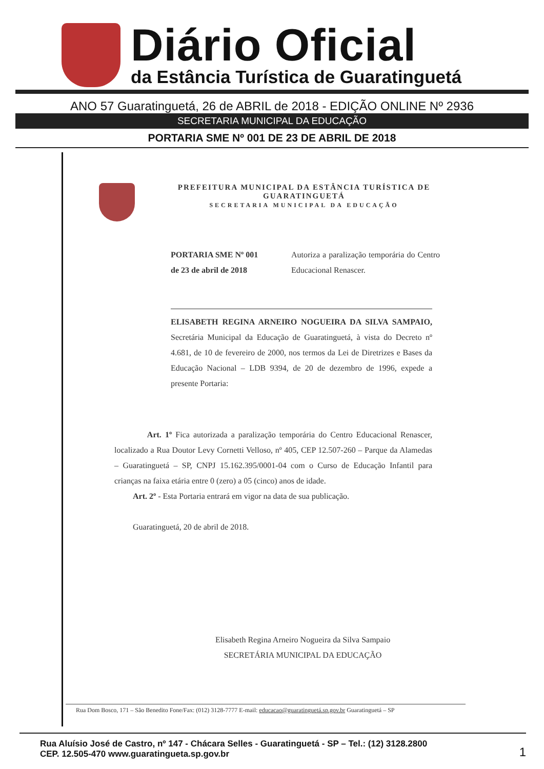Diário Oficial
da Estância Turística de Guaratinguetá
ANO 57 Guaratinguetá, 26 de ABRIL de 2018 - EDIÇÃO ONLINE Nº 2936
SECRETARIA MUNICIPAL DA EDUCAÇÃO
PORTARIA SME Nº 001 DE 23 DE ABRIL DE 2018
PREFEITURA MUNICIPAL DA ESTÂNCIA TURÍSTICA DE GUARATINGUETÁ
SECRETARIA MUNICIPAL DA EDUCAÇÃO
PORTARIA SME Nº 001
de 23 de abril de 2018
Autoriza a paralização temporária do Centro Educacional Renascer.
ELISABETH REGINA ARNEIRO NOGUEIRA DA SILVA SAMPAIO, Secretária Municipal da Educação de Guaratinguetá, à vista do Decreto nº 4.681, de 10 de fevereiro de 2000, nos termos da Lei de Diretrizes e Bases da Educação Nacional – LDB 9394, de 20 de dezembro de 1996, expede a presente Portaria:
Art. 1º Fica autorizada a paralização temporária do Centro Educacional Renascer, localizado a Rua Doutor Levy Cornetti Velloso, nº 405, CEP 12.507-260 – Parque da Alamedas – Guaratinguetá – SP, CNPJ 15.162.395/0001-04 com o Curso de Educação Infantil para crianças na faixa etária entre 0 (zero) a 05 (cinco) anos de idade.
Art. 2º - Esta Portaria entrará em vigor na data de sua publicação.
Guaratinguetá, 20 de abril de 2018.
Elisabeth Regina Arneiro Nogueira da Silva Sampaio
SECRETÁRIA MUNICIPAL DA EDUCAÇÃO
Rua Dom Bosco, 171 – São Benedito Fone/Fax: (012) 3128-7777 E-mail: educacao@guaratinguetá.sp.gov.br Guaratinguetá – SP
Rua Aluísio José de Castro, nº 147 - Chácara Selles - Guaratinguetá - SP – Tel.: (12) 3128.2800
CEP. 12.505-470 www.guaratingueta.sp.gov.br
1